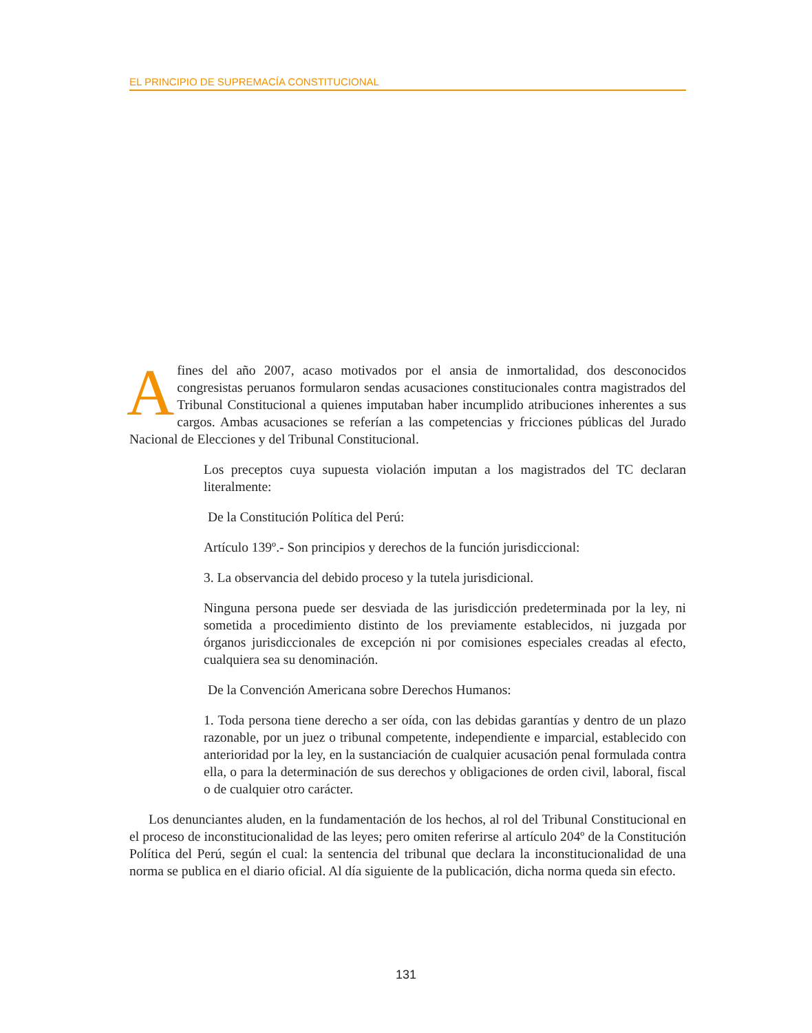EL PRINCIPIO DE SUPREMACÍA CONSTITUCIONAL
Afines del año 2007, acaso motivados por el ansia de inmortalidad, dos desconocidos congresistas peruanos formularon sendas acusaciones constitucionales contra magistrados del Tribunal Constitucional a quienes imputaban haber incumplido atribuciones inherentes a sus cargos. Ambas acusaciones se referían a las competencias y fricciones públicas del Jurado Nacional de Elecciones y del Tribunal Constitucional.
Los preceptos cuya supuesta violación imputan a los magistrados del TC declaran literalmente:
De la Constitución Política del Perú:
Artículo 139º.- Son principios y derechos de la función jurisdiccional:
3. La observancia del debido proceso y la tutela jurisdicional.
Ninguna persona puede ser desviada de las jurisdicción predeterminada por la ley, ni sometida a procedimiento distinto de los previamente establecidos, ni juzgada por órganos jurisdiccionales de excepción ni por comisiones especiales creadas al efecto, cualquiera sea su denominación.
De la Convención Americana sobre Derechos Humanos:
1. Toda persona tiene derecho a ser oída, con las debidas garantías y dentro de un plazo razonable, por un juez o tribunal competente, independiente e imparcial, establecido con anterioridad por la ley, en la sustanciación de cualquier acusación penal formulada contra ella, o para la determinación de sus derechos y obligaciones de orden civil, laboral, fiscal o de cualquier otro carácter.
Los denunciantes aluden, en la fundamentación de los hechos, al rol del Tribunal Constitucional en el proceso de inconstitucionalidad de las leyes; pero omiten referirse al artículo 204º de la Constitución Política del Perú, según el cual: la sentencia del tribunal que declara la inconstitucionalidad de una norma se publica en el diario oficial. Al día siguiente de la publicación, dicha norma queda sin efecto.
131